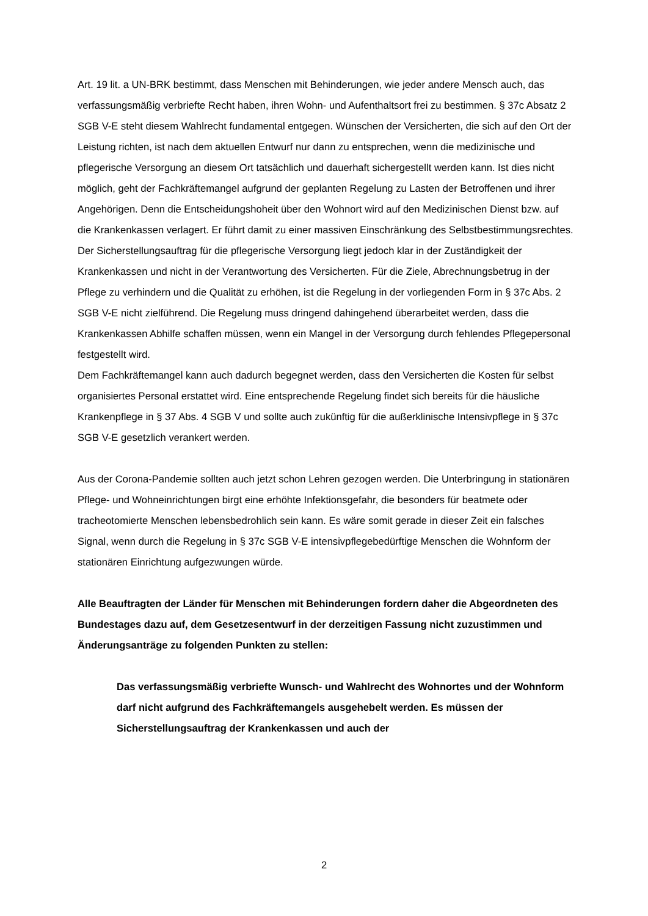Art. 19 lit. a UN-BRK bestimmt, dass Menschen mit Behinderungen, wie jeder andere Mensch auch, das verfassungsmäßig verbriefte Recht haben, ihren Wohn- und Aufenthaltsort frei zu bestimmen. § 37c Absatz 2 SGB V-E steht diesem Wahlrecht fundamental entgegen. Wünschen der Versicherten, die sich auf den Ort der Leistung richten, ist nach dem aktuellen Entwurf nur dann zu entsprechen, wenn die medizinische und pflegerische Versorgung an diesem Ort tatsächlich und dauerhaft sichergestellt werden kann. Ist dies nicht möglich, geht der Fachkräftemangel aufgrund der geplanten Regelung zu Lasten der Betroffenen und ihrer Angehörigen. Denn die Entscheidungshoheit über den Wohnort wird auf den Medizinischen Dienst bzw. auf die Krankenkassen verlagert. Er führt damit zu einer massiven Einschränkung des Selbstbestimmungsrechtes. Der Sicherstellungsauftrag für die pflegerische Versorgung liegt jedoch klar in der Zuständigkeit der Krankenkassen und nicht in der Verantwortung des Versicherten. Für die Ziele, Abrechnungsbetrug in der Pflege zu verhindern und die Qualität zu erhöhen, ist die Regelung in der vorliegenden Form in § 37c Abs. 2 SGB V-E nicht zielführend. Die Regelung muss dringend dahingehend überarbeitet werden, dass die Krankenkassen Abhilfe schaffen müssen, wenn ein Mangel in der Versorgung durch fehlendes Pflegepersonal festgestellt wird.
Dem Fachkräftemangel kann auch dadurch begegnet werden, dass den Versicherten die Kosten für selbst organisiertes Personal erstattet wird. Eine entsprechende Regelung findet sich bereits für die häusliche Krankenpflege in § 37 Abs. 4 SGB V und sollte auch zukünftig für die außerklinische Intensivpflege in § 37c SGB V-E gesetzlich verankert werden.
Aus der Corona-Pandemie sollten auch jetzt schon Lehren gezogen werden. Die Unterbringung in stationären Pflege- und Wohneinrichtungen birgt eine erhöhte Infektionsgefahr, die besonders für beatmete oder tracheotomierte Menschen lebensbedrohlich sein kann. Es wäre somit gerade in dieser Zeit ein falsches Signal, wenn durch die Regelung in § 37c SGB V-E intensivpflegebedürftige Menschen die Wohnform der stationären Einrichtung aufgezwungen würde.
Alle Beauftragten der Länder für Menschen mit Behinderungen fordern daher die Abgeordneten des Bundestages dazu auf, dem Gesetzesentwurf in der derzeitigen Fassung nicht zuzustimmen und Änderungsanträge zu folgenden Punkten zu stellen:
Das verfassungsmäßig verbriefte Wunsch- und Wahlrecht des Wohnortes und der Wohnform darf nicht aufgrund des Fachkräftemangels ausgehebelt werden. Es müssen der Sicherstellungsauftrag der Krankenkassen und auch der
2